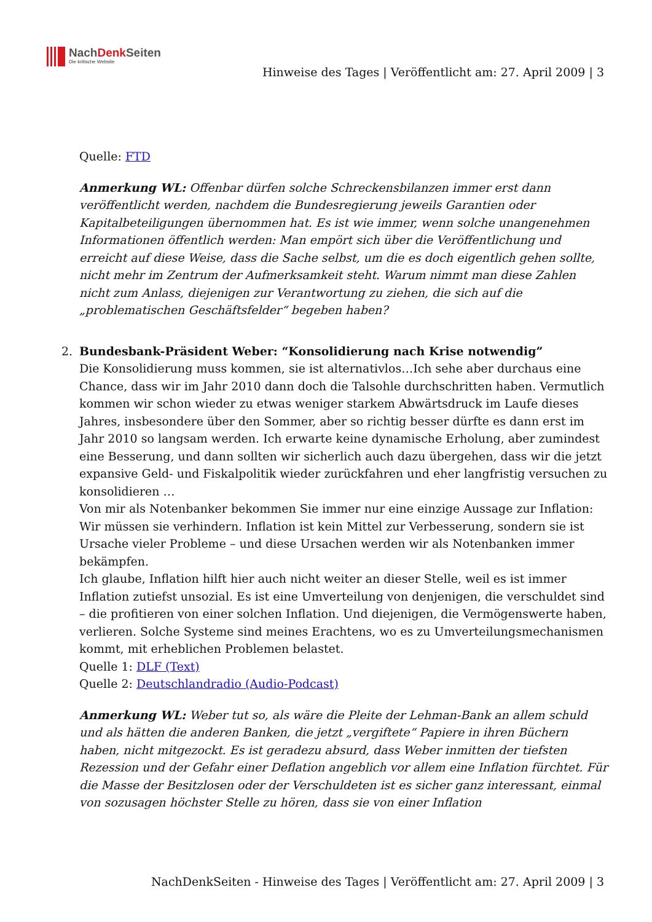NachDenk Seiten
Die kritische Website
Hinweise des Tages | Veröffentlicht am: 27. April 2009 | 3
Quelle: FTD
Anmerkung WL: Offenbar dürfen solche Schreckensbilanzen immer erst dann veröffentlicht werden, nachdem die Bundesregierung jeweils Garantien oder Kapitalbeteiligungen übernommen hat. Es ist wie immer, wenn solche unangenehmen Informationen öffentlich werden: Man empört sich über die Veröffentlichung und erreicht auf diese Weise, dass die Sache selbst, um die es doch eigentlich gehen sollte, nicht mehr im Zentrum der Aufmerksamkeit steht. Warum nimmt man diese Zahlen nicht zum Anlass, diejenigen zur Verantwortung zu ziehen, die sich auf die „problematischen Geschäftsfelder“ begeben haben?
2. Bundesbank-Präsident Weber: “Konsolidierung nach Krise notwendig”
Die Konsolidierung muss kommen, sie ist alternativlos…Ich sehe aber durchaus eine Chance, dass wir im Jahr 2010 dann doch die Talsohle durchschritten haben. Vermutlich kommen wir schon wieder zu etwas weniger starkem Abwärtsdruck im Laufe dieses Jahres, insbesondere über den Sommer, aber so richtig besser dürfte es dann erst im Jahr 2010 so langsam werden. Ich erwarte keine dynamische Erholung, aber zumindest eine Besserung, und dann sollten wir sicherlich auch dazu übergehen, dass wir die jetzt expansive Geld- und Fiskalpolitik wieder zurückfahren und eher langfristig versuchen zu konsolidieren …
Von mir als Notenbanker bekommen Sie immer nur eine einzige Aussage zur Inflation: Wir müssen sie verhindern. Inflation ist kein Mittel zur Verbesserung, sondern sie ist Ursache vieler Probleme – und diese Ursachen werden wir als Notenbanken immer bekämpfen.
Ich glaube, Inflation hilft hier auch nicht weiter an dieser Stelle, weil es ist immer Inflation zutiefst unsozial. Es ist eine Umverteilung von denjenigen, die verschuldet sind – die profitieren von einer solchen Inflation. Und diejenigen, die Vermögenswerte haben, verlieren. Solche Systeme sind meines Erachtens, wo es zu Umverteilungsmechanismen kommt, mit erheblichen Problemen belastet.
Quelle 1: DLF (Text)
Quelle 2: Deutschlandradio (Audio-Podcast)
Anmerkung WL: Weber tut so, als wäre die Pleite der Lehman-Bank an allem schuld und als hätten die anderen Banken, die jetzt „vergiftete“ Papiere in ihren Büchern haben, nicht mitgezockt. Es ist geradezu absurd, dass Weber inmitten der tiefsten Rezession und der Gefahr einer Deflation angeblich vor allem eine Inflation fürchtet. Für die Masse der Besitzlosen oder der Verschuldeten ist es sicher ganz interessant, einmal von sozusagen höchster Stelle zu hören, dass sie von einer Inflation
NachDenkSeiten - Hinweise des Tages | Veröffentlicht am: 27. April 2009 | 3